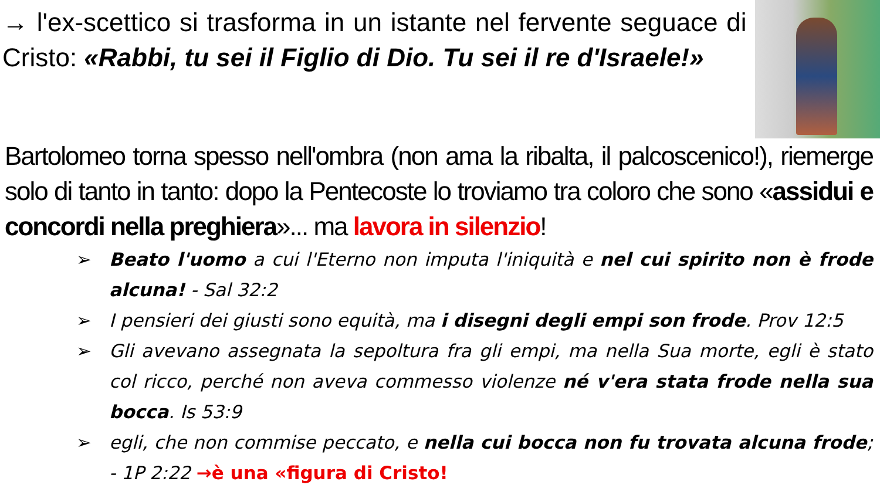→ l'ex-scettico si trasforma in un istante nel fervente seguace di Cristo: «Rabbi, tu sei il Figlio di Dio. Tu sei il re d'Israele!»
Bartolomeo torna spesso nell'ombra (non ama la ribalta, il palcoscenico!), riemerge solo di tanto in tanto: dopo la Pentecoste lo troviamo tra coloro che sono «assidui e concordi nella preghiera»... ma lavora in silenzio!
➢ Beato l'uomo a cui l'Eterno non imputa l'iniquità e nel cui spirito non è frode alcuna! - Sal 32:2
➢ I pensieri dei giusti sono equità, ma i disegni degli empi son frode. Prov 12:5
➢ Gli avevano assegnata la sepoltura fra gli empi, ma nella Sua morte, egli è stato col ricco, perché non aveva commesso violenze né v'era stata frode nella sua bocca. Is 53:9
➢ egli, che non commise peccato, e nella cui bocca non fu trovata alcuna frode; - 1P 2:22 →è una «figura di Cristo!